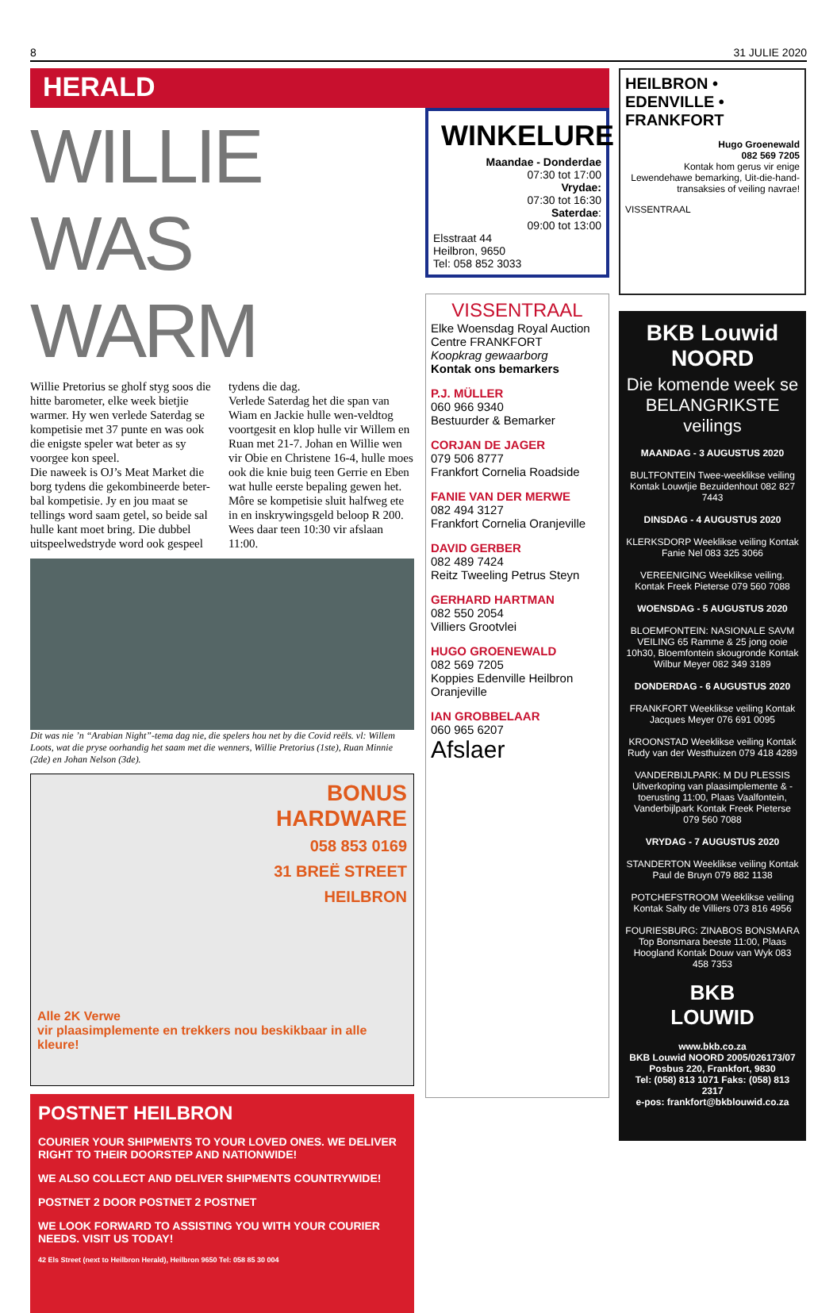8 31 JULIE 2020
HERALD
WILLIE WAS WARM
Willie Pretorius se gholf styg soos die hitte barometer, elke week bietjie warmer. Hy wen verlede Saterdag se kompetisie met 37 punte en was ook die enigste speler wat beter as sy voorgee kon speel.
Die naweek is OJ’s Meat Market die borg tydens die gekombineerde beter-bal kompetisie. Jy en jou maat se tellings word saam getel, so beide sal hulle kant moet bring. Die dubbel uitspeelwedstryde word ook gespeel tydens die dag.
Verlede Saterdag het die span van Wiam en Jackie hulle wen-veldtog voortgesit en klop hulle vir Willem en Ruan met 21-7. Johan en Willie wen vir Obie en Christene 16-4, hulle moes ook die knie buig teen Gerrie en Eben wat hulle eerste bepaling gewen het.
Môre se kompetisie sluit halfweg ete in en inskrywingsgeld beloop R 200.
Wees daar teen 10:30 vir afslaan 11:00.
Dit was nie ’n “Arabian Night”-tema dag nie, die spelers hou net by die Covid reëls. vl: Willem Loots, wat die pryse oorhandig het saam met die wenners, Willie Pretorius (1ste), Ruan Minnie (2de) en Johan Nelson (3de).
BONUS
HARDWARE
058 853 0169
31 BREË STREET
HEILBRON
Alle 2K Verwe
vir plaasimplemente en trekkers nou beskikbaar in alle kleure!
POSTNET HEILBRON
COURIER YOUR SHIPMENTS TO YOUR LOVED ONES. WE DELIVER RIGHT TO THEIR DOORSTEP AND NATIONWIDE!
WE ALSO COLLECT AND DELIVER SHIPMENTS COUNTRYWIDE!
POSTNET 2 DOOR POSTNET 2 POSTNET
WE LOOK FORWARD TO ASSISTING YOU WITH YOUR COURIER NEEDS. VISIT US TODAY!
42 Els Street (next to Heilbron Herald), Heilbron 9650 Tel: 058 85 30 004
WINKELURE
Maandae - Donderdae
07:30 tot 17:00
Vrydae:
07:30 tot 16:30
Saterdae:
09:00 tot 13:00
Elsstraat 44
Heilbron, 9650
Tel: 058 852 3033
VISSENTRAAL
Elke Woensdag Royal Auction Centre FRANKFORT
Koopkrag gewaarborg
Kontak ons bemarkers
P.J. MÜLLER
060 966 9340
Bestuurder & Bemarker
CORJAN DE JAGER
079 506 8777
Frankfort Cornelia Roadside
FANIE VAN DER MERWE
082 494 3127
Frankfort Cornelia Oranjeville
DAVID GERBER
082 489 7424
Reitz Tweeling Petrus Steyn
GERHARD HARTMAN
082 550 2054
Villiers Grootvlei
HUGO GROENEWALD
082 569 7205
Koppies Edenville Heilbron Oranjeville
IAN GROBBELAAR
060 965 6207
Afslaer
HEILBRON • EDENVILLE • FRANKFORT
Hugo Groenewald
082 569 7205
Kontak hom gerus vir enige Lewendehawe bemarking, Uit-die-hand-transaksies of veiling navrae!
VISSENTRAAL
BKB Louwid NOORD
Die komende week se BELANGRIKSTE veilings
MAANDAG - 3 AUGUSTUS 2020
BULTFONTEIN Twee-weeklikse veiling Kontak Louwtjie Bezuidenhout 082 827 7443
DINSDAG - 4 AUGUSTUS 2020
KLERKSDORP Weeklikse veiling Kontak Fanie Nel 083 325 3066
VEREENIGING Weeklikse veiling. Kontak Freek Pieterse 079 560 7088
WOENSDAG - 5 AUGUSTUS 2020
BLOEMFONTEIN: NASIONALE SAVM VEILING 65 Ramme & 25 jong ooie 10h30, Bloemfontein skougronde Kontak Wilbur Meyer 082 349 3189
DONDERDAG - 6 AUGUSTUS 2020
FRANKFORT Weeklikse veiling Kontak Jacques Meyer 076 691 0095
KROONSTAD Weeklikse veiling Kontak Rudy van der Westhuizen 079 418 4289
VANDERBIJLPARK: M DU PLESSIS Uitverkoping van plaasimplemente & -toerusting 11:00, Plaas Vaalfontein, Vanderbijlpark Kontak Freek Pieterse 079 560 7088
VRYDAG - 7 AUGUSTUS 2020
STANDERTON Weeklikse veiling Kontak Paul de Bruyn 079 882 1138
POTCHEFSTROOM Weeklikse veiling Kontak Salty de Villiers 073 816 4956
FOURIESBURG: ZINABOS BONSMARA Top Bonsmara beeste 11:00, Plaas Hoogland Kontak Douw van Wyk 083 458 7353
BKB
LOUWID
www.bkb.co.za
BKB Louwid NOORD 2005/026173/07
Posbus 220, Frankfort, 9830
Tel: (058) 813 1071 Faks: (058) 813 2317
e-pos: frankfort@bkblouwid.co.za